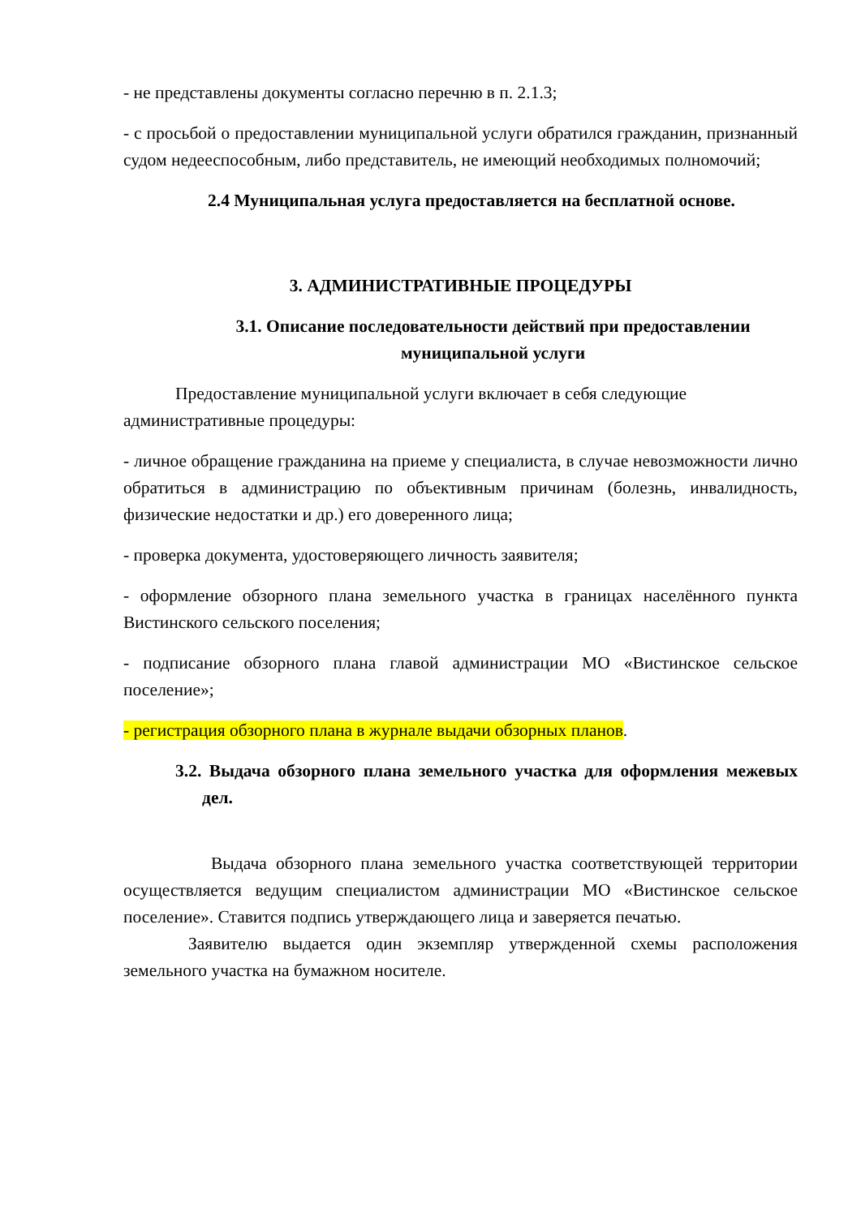- не представлены документы согласно перечню в п. 2.1.3;
- с просьбой о предоставлении муниципальной услуги обратился гражданин, признанный судом недееспособным, либо представитель, не имеющий необходимых полномочий;
2.4 Муниципальная услуга предоставляется на бесплатной основе.
3. АДМИНИСТРАТИВНЫЕ ПРОЦЕДУРЫ
3.1. Описание последовательности действий при предоставлении муниципальной услуги
Предоставление муниципальной услуги включает в себя следующие административные процедуры:
- личное обращение гражданина на приеме у специалиста, в случае невозможности лично обратиться в администрацию по объективным причинам (болезнь, инвалидность, физические недостатки и др.) его доверенного лица;
- проверка документа, удостоверяющего личность заявителя;
- оформление обзорного плана земельного участка в границах населённого пункта Вистинского сельского поселения;
- подписание обзорного плана главой администрации МО «Вистинское сельское поселение»;
- регистрация обзорного плана в журнале выдачи обзорных планов.
3.2. Выдача обзорного плана земельного участка для оформления межевых дел.
Выдача обзорного плана земельного участка соответствующей территории осуществляется ведущим специалистом администрации МО «Вистинское сельское поселение». Ставится подпись утверждающего лица и заверяется печатью.
Заявителю выдается один экземпляр утвержденной схемы расположения земельного участка на бумажном носителе.